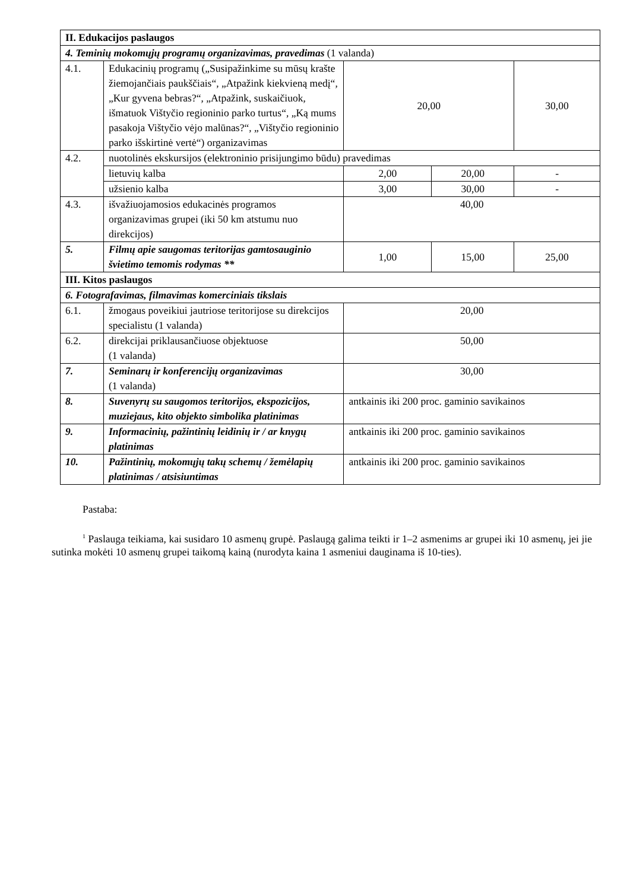| II. Edukacijos paslaugos | | | | |
| 4. Teminių mokomųjų programų organizavimas, pravedimas (1 valanda) | | | | |
| 4.1. | Edukacinių programų („Susipažinkime su mūsų krašte žiemojančiais paukščiais“, „Atpažink kiekvieną medį“, „Kur gyvena bebras?“, „Atpažink, suskaičiuok, išmatuok Vištyčio regioninio parko turtus“, „Ką mums pasakoja Vištyčio vėjo malūnas?“, „Vištyčio regioninio parko išskirtinė vertė“) organizavimas | 20,00 | | 30,00 |
| 4.2. | nuotolinės ekskursijos (elektroninio prisijungimo būdu) pravedimas | | | |
| | lietuvių kalba | 2,00 | 20,00 | - |
| | užsienio kalba | 3,00 | 30,00 | - |
| 4.3. | išvažiuojamosios edukacinės programos organizavimas grupei (iki 50 km atstumu nuo direkcijos) | 40,00 | | |
| 5. | Filmų apie saugomas teritorijas gamtosauginio švietimo temomis rodymas ** | 1,00 | 15,00 | 25,00 |
| III. Kitos paslaugos | | | | |
| 6. Fotografavimas, filmavimas komerciniais tikslais | | | | |
| 6.1. | žmogaus poveikiui jautriose teritorijose su direkcijos specialistu (1 valanda) | 20,00 | | |
| 6.2. | direkcijai priklausančiuose objektuose (1 valanda) | 50,00 | | |
| 7. | Seminarų ir konferencijų organizavimas (1 valanda) | 30,00 | | |
| 8. | Suvenyrų su saugomos teritorijos, ekspozicijos, muziejaus, kito objekto simbolika platinimas | antkainis iki 200 proc. gaminio savikainos | | |
| 9. | Informacinių, pažintinių leidinių ir / ar knygų platinimas | antkainis iki 200 proc. gaminio savikainos | | |
| 10. | Pažintinių, mokomųjų takų schemų / žemėlapių platinimas / atsisiuntimas | antkainis iki 200 proc. gaminio savikainos | | |
Pastaba:
<sup>1</sup> Paslauga teikiama, kai susidaro 10 asmenų grupė. Paslaugą galima teikti ir 1–2 asmenims ar grupei iki 10 asmenų, jei jie sutinka mokėti 10 asmenų grupei taikomą kainą (nurodyta kaina 1 asmeniui dauginama iš 10-ties).